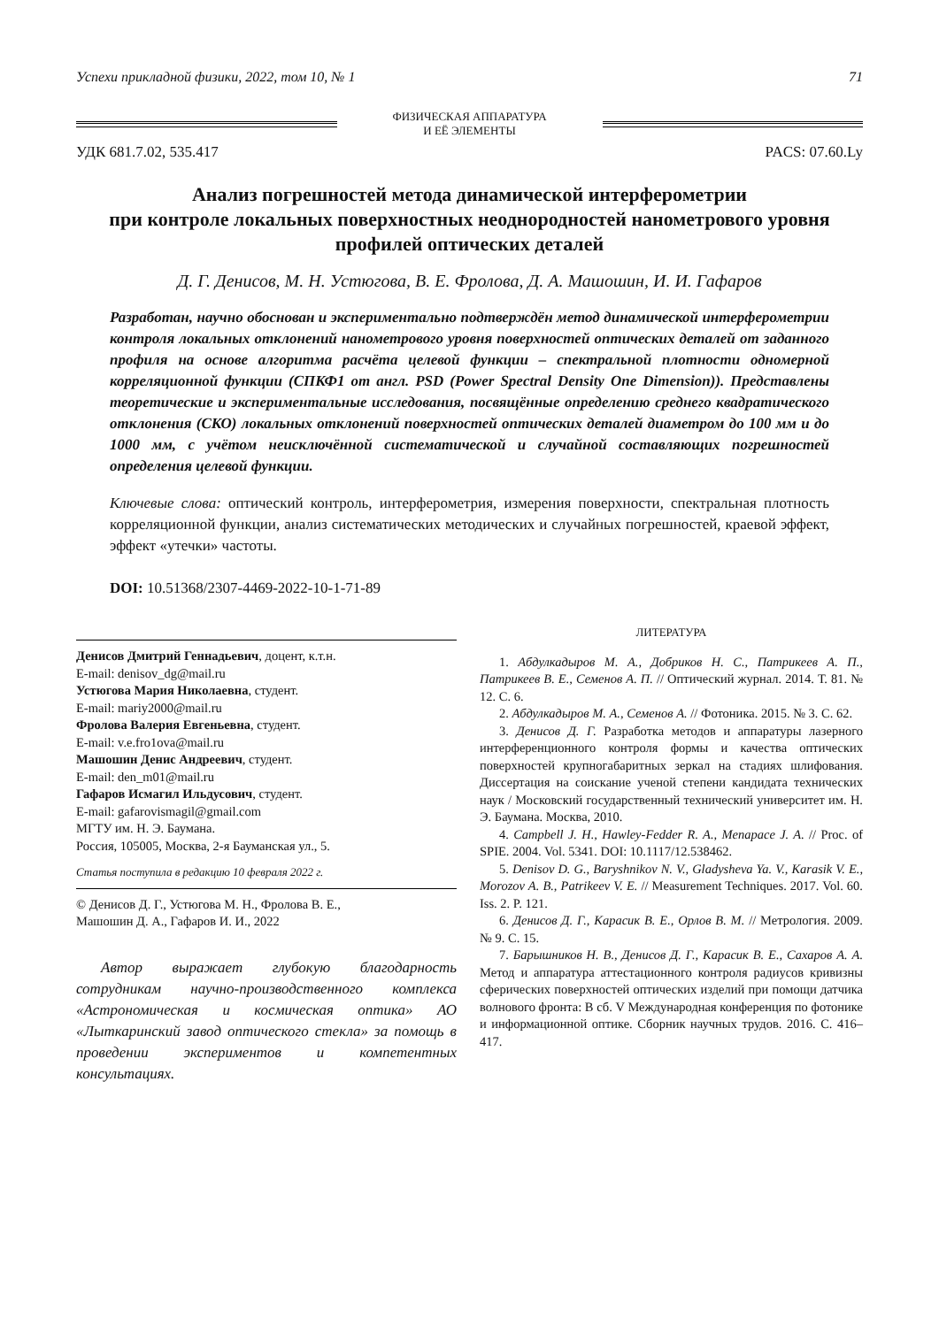Успехи прикладной физики, 2022, том 10, № 1 71
ФИЗИЧЕСКАЯ АППАРАТУРА
И ЕЁ ЭЛЕМЕНТЫ
УДК 681.7.02, 535.417 PACS: 07.60.Ly
Анализ погрешностей метода динамической интерферометрии
при контроле локальных поверхностных неоднородностей нанометрового уровня профилей оптических деталей
Д. Г. Денисов, М. Н. Устюгова, В. Е. Фролова, Д. А. Машошин, И. И. Гафаров
Разработан, научно обоснован и экспериментально подтверждён метод динамической интерферометрии контроля локальных отклонений нанометрового уровня поверхностей оптических деталей от заданного профиля на основе алгоритма расчёта целевой функции – спектральной плотности одномерной корреляционной функции (СПКФ1 от англ. PSD (Power Spectral Density One Dimension)). Представлены теоретические и экспериментальные исследования, посвящённые определению среднего квадратического отклонения (СКО) локальных отклонений поверхностей оптических деталей диаметром до 100 мм и до 1000 мм, с учётом неисключённой систематической и случайной составляющих погрешностей определения целевой функции.
Ключевые слова: оптический контроль, интерферометрия, измерения поверхности, спектральная плотность корреляционной функции, анализ систематических методических и случайных погрешностей, краевой эффект, эффект «утечки» частоты.
DOI: 10.51368/2307-4469-2022-10-1-71-89
Денисов Дмитрий Геннадьевич, доцент, к.т.н.
E-mail: denisov_dg@mail.ru
Устюгова Мария Николаевна, студент.
E-mail: mariy2000@mail.ru
Фролова Валерия Евгеньевна, студент.
E-mail: v.e.fro1ova@mail.ru
Машошин Денис Андреевич, студент.
E-mail: den_m01@mail.ru
Гафаров Исмагил Ильдусович, студент.
E-mail: gafarovismagil@gmail.com
МГТУ им. Н. Э. Баумана.
Россия, 105005, Москва, 2-я Бауманская ул., 5.
Статья поступила в редакцию 10 февраля 2022 г.
© Денисов Д. Г., Устюгова М. Н., Фролова В. Е.,
Машошин Д. А., Гафаров И. И., 2022
Автор выражает глубокую благодарность сотрудникам научно-производственного комплекса «Астрономическая и космическая оптика» АО «Лыткаринский завод оптического стекла» за помощь в проведении экспериментов и компетентных консультациях.
ЛИТЕРАТУРА
1. Абдулкадыров М. А., Добриков Н. С., Патрикеев А. П., Патрикеев В. Е., Семенов А. П. // Оптический журнал. 2014. Т. 81. № 12. С. 6.
2. Абдулкадыров М. А., Семенов А. // Фотоника. 2015. № 3. С. 62.
3. Денисов Д. Г. Разработка методов и аппаратуры лазерного интерференционного контроля формы и качества оптических поверхностей крупногабаритных зеркал на стадиях шлифования. Диссертация на соискание ученой степени кандидата технических наук / Московский государственный технический университет им. Н. Э. Баумана. Москва, 2010.
4. Campbell J. H., Hawley-Fedder R. A., Menapace J. A. // Proc. of SPIE. 2004. Vol. 5341. DOI: 10.1117/12.538462.
5. Denisov D. G., Baryshnikov N. V., Gladysheva Ya. V., Karasik V. E., Morozov A. B., Patrikeev V. E. // Measurement Techniques. 2017. Vol. 60. Iss. 2. P. 121.
6. Денисов Д. Г., Карасик В. Е., Орлов В. М. // Метрология. 2009. № 9. С. 15.
7. Барышников Н. В., Денисов Д. Г., Карасик В. Е., Сахаров А. А. Метод и аппаратура аттестационного контроля радиусов кривизны сферических поверхностей оптических изделий при помощи датчика волнового фронта: В сб. V Международная конференция по фотонике и информационной оптике. Сборник научных трудов. 2016. С. 416–417.